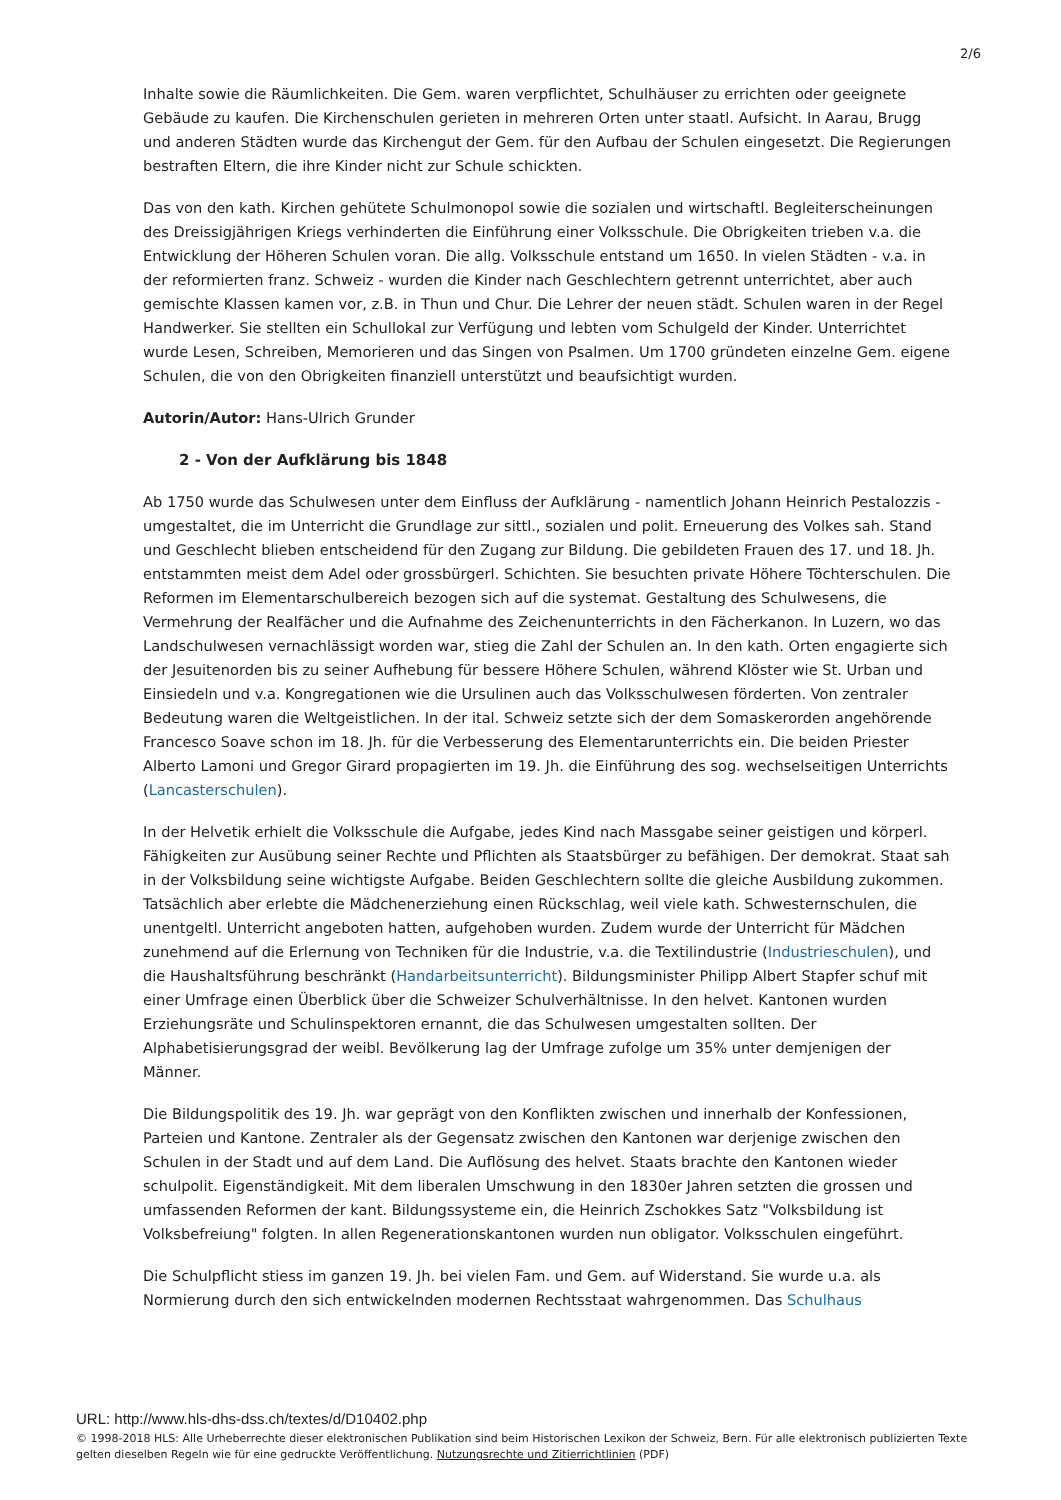2/6
Inhalte sowie die Räumlichkeiten. Die Gem. waren verpflichtet, Schulhäuser zu errichten oder geeignete Gebäude zu kaufen. Die Kirchenschulen gerieten in mehreren Orten unter staatl. Aufsicht. In Aarau, Brugg und anderen Städten wurde das Kirchengut der Gem. für den Aufbau der Schulen eingesetzt. Die Regierungen bestraften Eltern, die ihre Kinder nicht zur Schule schickten.
Das von den kath. Kirchen gehütete Schulmonopol sowie die sozialen und wirtschaftl. Begleiterscheinungen des Dreissigjährigen Kriegs verhinderten die Einführung einer Volksschule. Die Obrigkeiten trieben v.a. die Entwicklung der Höheren Schulen voran. Die allg. Volksschule entstand um 1650. In vielen Städten - v.a. in der reformierten franz. Schweiz - wurden die Kinder nach Geschlechtern getrennt unterrichtet, aber auch gemischte Klassen kamen vor, z.B. in Thun und Chur. Die Lehrer der neuen städt. Schulen waren in der Regel Handwerker. Sie stellten ein Schullokal zur Verfügung und lebten vom Schulgeld der Kinder. Unterrichtet wurde Lesen, Schreiben, Memorieren und das Singen von Psalmen. Um 1700 gründeten einzelne Gem. eigene Schulen, die von den Obrigkeiten finanziell unterstützt und beaufsichtigt wurden.
Autorin/Autor: Hans-Ulrich Grunder
2 - Von der Aufklärung bis 1848
Ab 1750 wurde das Schulwesen unter dem Einfluss der Aufklärung - namentlich Johann Heinrich Pestalozzis - umgestaltet, die im Unterricht die Grundlage zur sittl., sozialen und polit. Erneuerung des Volkes sah. Stand und Geschlecht blieben entscheidend für den Zugang zur Bildung. Die gebildeten Frauen des 17. und 18. Jh. entstammten meist dem Adel oder grossbürgerl. Schichten. Sie besuchten private Höhere Töchterschulen. Die Reformen im Elementarschulbereich bezogen sich auf die systemat. Gestaltung des Schulwesens, die Vermehrung der Realfächer und die Aufnahme des Zeichenunterrichts in den Fächerkanon. In Luzern, wo das Landschulwesen vernachlässigt worden war, stieg die Zahl der Schulen an. In den kath. Orten engagierte sich der Jesuitenorden bis zu seiner Aufhebung für bessere Höhere Schulen, während Klöster wie St. Urban und Einsiedeln und v.a. Kongregationen wie die Ursulinen auch das Volksschulwesen förderten. Von zentraler Bedeutung waren die Weltgeistlichen. In der ital. Schweiz setzte sich der dem Somaskerorden angehörende Francesco Soave schon im 18. Jh. für die Verbesserung des Elementarunterrichts ein. Die beiden Priester Alberto Lamoni und Gregor Girard propagierten im 19. Jh. die Einführung des sog. wechselseitigen Unterrichts (Lancasterschulen).
In der Helvetik erhielt die Volksschule die Aufgabe, jedes Kind nach Massgabe seiner geistigen und körperl. Fähigkeiten zur Ausübung seiner Rechte und Pflichten als Staatsbürger zu befähigen. Der demokrat. Staat sah in der Volksbildung seine wichtigste Aufgabe. Beiden Geschlechtern sollte die gleiche Ausbildung zukommen. Tatsächlich aber erlebte die Mädchenerziehung einen Rückschlag, weil viele kath. Schwesternschulen, die unentgeltl. Unterricht angeboten hatten, aufgehoben wurden. Zudem wurde der Unterricht für Mädchen zunehmend auf die Erlernung von Techniken für die Industrie, v.a. die Textilindustrie (Industrieschulen), und die Haushaltsführung beschränkt (Handarbeitsunterricht). Bildungsminister Philipp Albert Stapfer schuf mit einer Umfrage einen Überblick über die Schweizer Schulverhältnisse. In den helvet. Kantonen wurden Erziehungsräte und Schulinspektoren ernannt, die das Schulwesen umgestalten sollten. Der Alphabetisierungsgrad der weibl. Bevölkerung lag der Umfrage zufolge um 35% unter demjenigen der Männer.
Die Bildungspolitik des 19. Jh. war geprägt von den Konflikten zwischen und innerhalb der Konfessionen, Parteien und Kantone. Zentraler als der Gegensatz zwischen den Kantonen war derjenige zwischen den Schulen in der Stadt und auf dem Land. Die Auflösung des helvet. Staats brachte den Kantonen wieder schulpolit. Eigenständigkeit. Mit dem liberalen Umschwung in den 1830er Jahren setzten die grossen und umfassenden Reformen der kant. Bildungssysteme ein, die Heinrich Zschokkes Satz "Volksbildung ist Volksbefreiung" folgten. In allen Regenerationskantonen wurden nun obligator. Volksschulen eingeführt.
Die Schulpflicht stiess im ganzen 19. Jh. bei vielen Fam. und Gem. auf Widerstand. Sie wurde u.a. als Normierung durch den sich entwickelnden modernen Rechtsstaat wahrgenommen. Das Schulhaus
URL: http://www.hls-dhs-dss.ch/textes/d/D10402.php
© 1998-2018 HLS: Alle Urheberrechte dieser elektronischen Publikation sind beim Historischen Lexikon der Schweiz, Bern. Für alle elektronisch publizierten Texte gelten dieselben Regeln wie für eine gedruckte Veröffentlichung. Nutzungsrechte und Zitierrichtlinien (PDF)